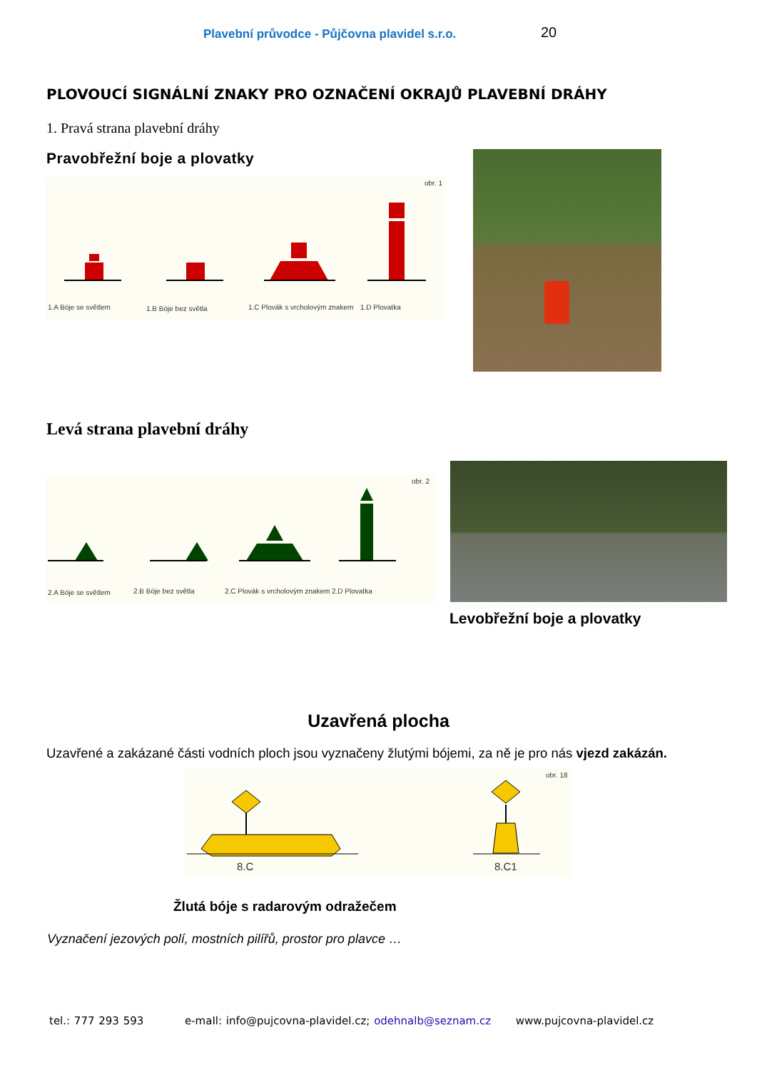Plavební průvodce - Půjčovna plavidel s.r.o. 20
PLOVOUCÍ SIGNÁLNÍ ZNAKY PRO OZNAČENÍ OKRAJŮ PLAVEBNÍ DRÁHY
1. Pravá strana plavební dráhy
Pravobřežní boje a plovatky
obr. 1
1.A Böje se světlem
1.B Böje bez světla
1.C Plovák s vrcholovým znakem
1.D Plovatka
Levá strana plavební dráhy
obr. 2
2.A Böje se světlem
2.B Böje bez světla
2.C Plovák s vrcholovým znakem
2.D Plovatka
Levobřežní boje a plovatky
Uzavřená plocha
Uzavřené a zakázané části vodních ploch jsou vyznačeny žlutými bójemi, za ně je pro nás vjezd zakázán.
obr. 18
8.C
8.C1
Žlutá bóje s radarovým odražečem
Vyznačení jezových polí, mostních pilířů, prostor pro plavce …
tel.: 777 293 593 e-maIl: info@pujcovna-plavidel.cz; odehnalb@seznam.cz www.pujcovna-plavidel.cz